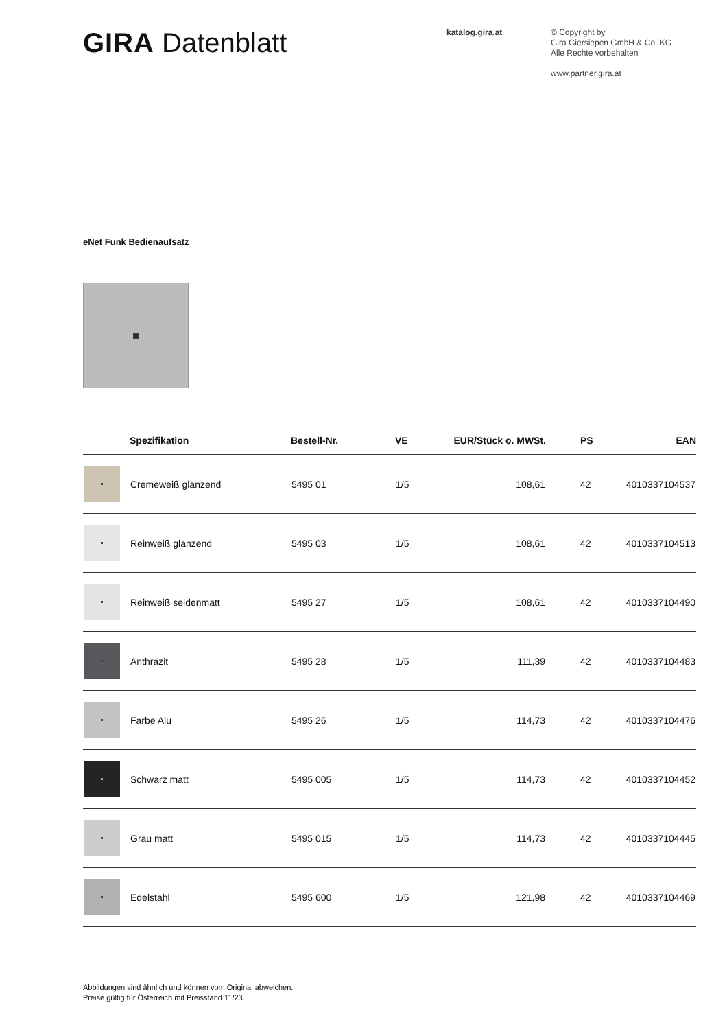GIRA Datenblatt
katalog.gira.at
© Copyright by
Gira Giersiepen GmbH & Co. KG
Alle Rechte vorbehalten
www.partner.gira.at
eNet Funk Bedienaufsatz
| | Spezifikation | Bestell-Nr. | VE | EUR/Stück o. MWSt. | PS | EAN |
| --- | --- | --- | --- | --- | --- | --- |
| | Cremeweiß glänzend | 5495 01 | 1/5 | 108,61 | 42 | 4010337104537 |
| | Reinweiß glänzend | 5495 03 | 1/5 | 108,61 | 42 | 4010337104513 |
| | Reinweiß seidenmatt | 5495 27 | 1/5 | 108,61 | 42 | 4010337104490 |
| | Anthrazit | 5495 28 | 1/5 | 111,39 | 42 | 4010337104483 |
| | Farbe Alu | 5495 26 | 1/5 | 114,73 | 42 | 4010337104476 |
| | Schwarz matt | 5495 005 | 1/5 | 114,73 | 42 | 4010337104452 |
| | Grau matt | 5495 015 | 1/5 | 114,73 | 42 | 4010337104445 |
| | Edelstahl | 5495 600 | 1/5 | 121,98 | 42 | 4010337104469 |
Abbildungen sind ähnlich und können vom Original abweichen.
Preise gültig für Österreich mit Preisstand 11/23.